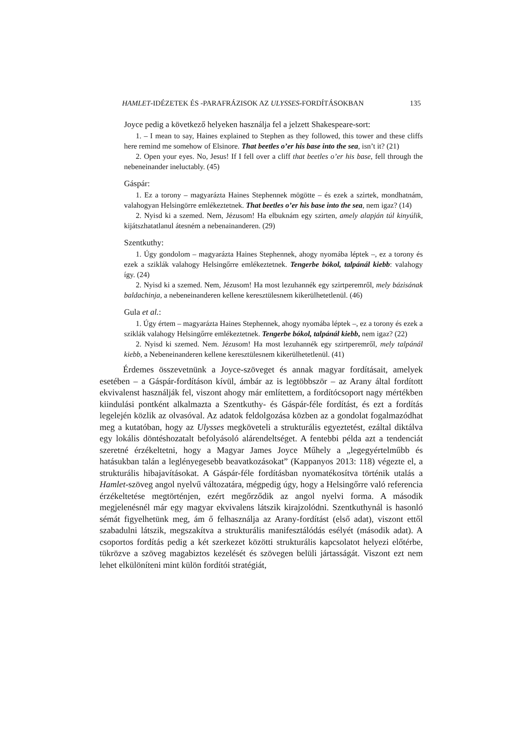HAMLET-IDÉZETEK ÉS -PARAFRÁZISOK AZ ULYSSES-FORDÍTÁSOKBAN 135
Joyce pedig a következő helyeken használja fel a jelzett Shakespeare-sort:
1. – I mean to say, Haines explained to Stephen as they followed, this tower and these cliffs here remind me somehow of Elsinore. That beetles o’er his base into the sea, isn’t it? (21)
2. Open your eyes. No, Jesus! If I fell over a cliff that beetles o’er his base, fell through the nebeneinander ineluctably. (45)
Gáspár:
1. Ez a torony – magyarázta Haines Stephennek mögötte – és ezek a szirtek, mondhatnám, valahogyan Helsingörre emlékeztetnek. That beetles o’er his base into the sea, nem igaz? (14)
2. Nyisd ki a szemed. Nem, Jézusom! Ha elbuknám egy szirten, amely alapján túl kinyúlik, kijátszhatatlanul átesném a nebenainanderen. (29)
Szentkuthy:
1. Úgy gondolom – magyarázta Haines Stephennek, ahogy nyomába léptek –, ez a torony és ezek a sziklák valahogy Helsingőrre emlékeztetnek. Tengerbe bókol, talpánál kiebb: valahogy így. (24)
2. Nyisd ki a szemed. Nem, Jézusom! Ha most lezuhannék egy szirtperemről, mely bázisának baldachinja, a nebeneinanderen kellene keresztülesnem kikerülhetetlenül. (46)
Gula et al.:
1. Úgy értem – magyarázta Haines Stephennek, ahogy nyomába léptek –, ez a torony és ezek a sziklák valahogy Helsingőrre emlékeztetnek. Tengerbe bókol, talpánál kiebb, nem igaz? (22)
2. Nyisd ki szemed. Nem. Jézusom! Ha most lezuhannék egy szirtperemről, mely talpánál kiebb, a Nebeneinanderen kellene keresztülesnem kikerülhetetlenül. (41)
Érdemes összevetnünk a Joyce-szöveget és annak magyar fordításait, amelyek esetében – a Gáspár-fordításon kívül, ámbár az is legtöbbször – az Arany által fordított ekvivalenst használják fel, viszont ahogy már említettem, a fordítócsoport nagy mértékben kiindulási pontként alkalmazta a Szentkuthy- és Gáspár-féle fordítást, és ezt a fordítás legelején közlik az olvasóval. Az adatok feldolgozása közben az a gondolat fogalmazódhat meg a kutatóban, hogy az Ulysses megköveteli a strukturális egyeztetést, ezáltal diktálva egy lokális döntéshozatalt befolyásoló alárendeltséget. A fentebbi példa azt a tendenciát szeretné érzékeltetni, hogy a Magyar James Joyce Műhely a „legegyértelműbb és hatásukban talán a leglényegesebb beavatkozásokat” (Kappanyos 2013: 118) végezte el, a strukturális hibajavításokat. A Gáspár-féle fordításban nyomatékosítva történik utalás a Hamlet-szöveg angol nyelvű változatára, mégpedig úgy, hogy a Helsingőrre való referencia érzékeltetése megtörténjen, ezért megőrződik az angol nyelvi forma. A második megjelenésnél már egy magyar ekvivalens látszik kirajzolódni. Szentkuthynál is hasonló sémát figyelhetünk meg, ám ő felhasználja az Arany-fordítást (első adat), viszont ettől szabadulni látszik, megszakítva a strukturális manifesztálódás esélyét (második adat). A csoportos fordítás pedig a két szerkezet közötti strukturális kapcsolatot helyezi előtérbe, tükrözve a szöveg magabiztos kezelését és szövegen belüli jártasságát. Viszont ezt nem lehet elkülöníteni mint külön fordítói stratégiát,